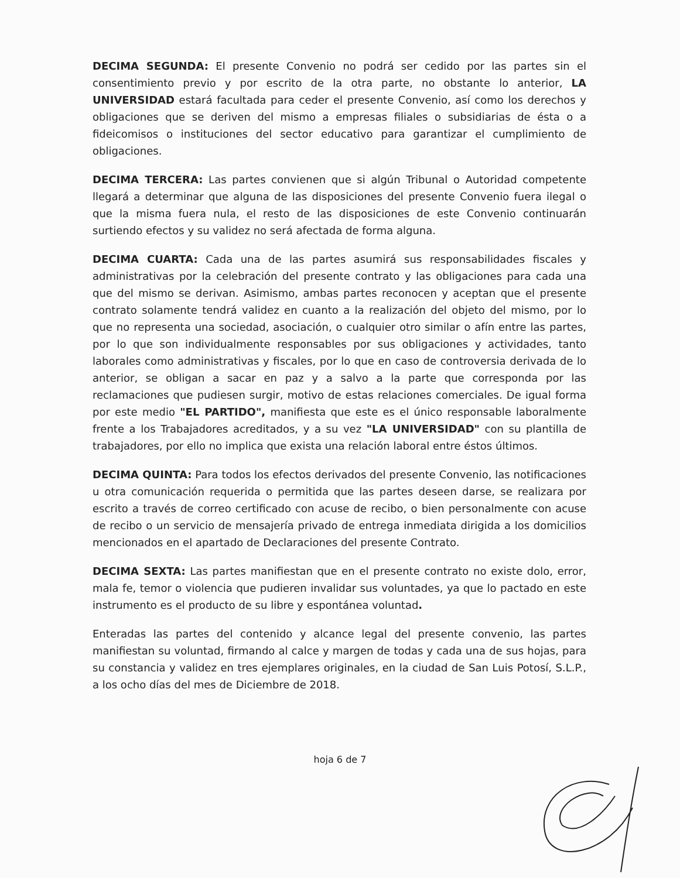DECIMA SEGUNDA: El presente Convenio no podrá ser cedido por las partes sin el consentimiento previo y por escrito de la otra parte, no obstante lo anterior, LA UNIVERSIDAD estará facultada para ceder el presente Convenio, así como los derechos y obligaciones que se deriven del mismo a empresas filiales o subsidiarias de ésta o a fideicomisos o instituciones del sector educativo para garantizar el cumplimiento de obligaciones.
DECIMA TERCERA: Las partes convienen que si algún Tribunal o Autoridad competente llegará a determinar que alguna de las disposiciones del presente Convenio fuera ilegal o que la misma fuera nula, el resto de las disposiciones de este Convenio continuarán surtiendo efectos y su validez no será afectada de forma alguna.
DECIMA CUARTA: Cada una de las partes asumirá sus responsabilidades fiscales y administrativas por la celebración del presente contrato y las obligaciones para cada una que del mismo se derivan. Asimismo, ambas partes reconocen y aceptan que el presente contrato solamente tendrá validez en cuanto a la realización del objeto del mismo, por lo que no representa una sociedad, asociación, o cualquier otro similar o afín entre las partes, por lo que son individualmente responsables por sus obligaciones y actividades, tanto laborales como administrativas y fiscales, por lo que en caso de controversia derivada de lo anterior, se obligan a sacar en paz y a salvo a la parte que corresponda por las reclamaciones que pudiesen surgir, motivo de estas relaciones comerciales. De igual forma por este medio "EL PARTIDO", manifiesta que este es el único responsable laboralmente frente a los Trabajadores acreditados, y a su vez "LA UNIVERSIDAD" con su plantilla de trabajadores, por ello no implica que exista una relación laboral entre éstos últimos.
DECIMA QUINTA: Para todos los efectos derivados del presente Convenio, las notificaciones u otra comunicación requerida o permitida que las partes deseen darse, se realizara por escrito a través de correo certificado con acuse de recibo, o bien personalmente con acuse de recibo o un servicio de mensajería privado de entrega inmediata dirigida a los domicilios mencionados en el apartado de Declaraciones del presente Contrato.
DECIMA SEXTA: Las partes manifiestan que en el presente contrato no existe dolo, error, mala fe, temor o violencia que pudieren invalidar sus voluntades, ya que lo pactado en este instrumento es el producto de su libre y espontánea voluntad.
Enteradas las partes del contenido y alcance legal del presente convenio, las partes manifiestan su voluntad, firmando al calce y margen de todas y cada una de sus hojas, para su constancia y validez en tres ejemplares originales, en la ciudad de San Luis Potosí, S.L.P., a los ocho días del mes de Diciembre de 2018.
hoja 6 de 7